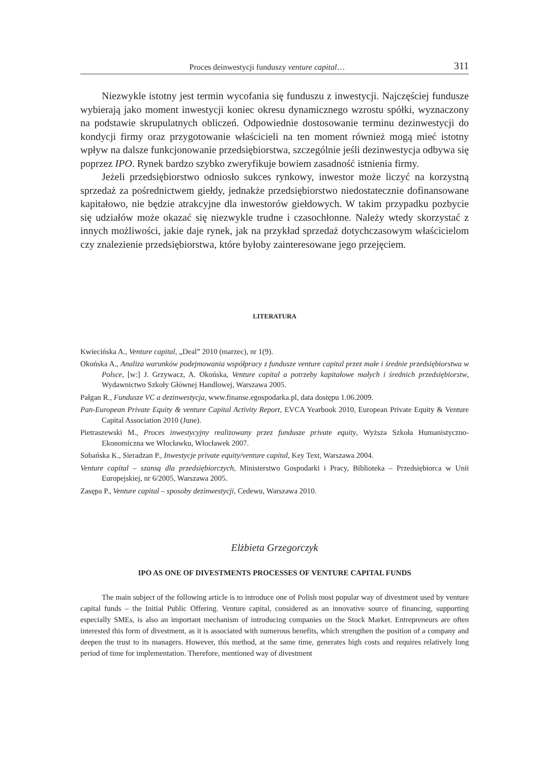Proces deinwestycji funduszy venture capital… 311
Niezwykle istotny jest termin wycofania się funduszu z inwestycji. Najczęściej fundusze wybierają jako moment inwestycji koniec okresu dynamicznego wzrostu spółki, wyznaczony na podstawie skrupulatnych obliczeń. Odpowiednie dostosowanie terminu dezinwestycji do kondycji firmy oraz przygotowanie właścicieli na ten moment również mogą mieć istotny wpływ na dalsze funkcjonowanie przedsiębiorstwa, szczególnie jeśli dezinwestycja odbywa się poprzez IPO. Rynek bardzo szybko zweryfikuje bowiem zasadność istnienia firmy.
Jeżeli przedsiębiorstwo odniosło sukces rynkowy, inwestor może liczyć na korzystną sprzedaż za pośrednictwem giełdy, jednakże przedsiębiorstwo niedostatecznie dofinansowane kapitałowo, nie będzie atrakcyjne dla inwestorów giełdowych. W takim przypadku pozbycie się udziałów może okazać się niezwykle trudne i czasochłonne. Należy wtedy skorzystać z innych możliwości, jakie daje rynek, jak na przykład sprzedaż dotychczasowym właścicielom czy znalezienie przedsiębiorstwa, które byłoby zainteresowane jego przejęciem.
LITERATURA
Kwiecińska A., Venture capital, „Deal” 2010 (marzec), nr 1(9).
Okońska A., Analiza warunków podejmowania współpracy z fundusze venture capital przez małe i średnie przedsiębiorstwa w Polsce, [w:] J. Grzywacz, A. Okońska, Venture capital a potrzeby kapitałowe małych i średnich przedsiębiorstw, Wydawnictwo Szkoły Głównej Handlowej, Warszawa 2005.
Pałgan R., Fundusze VC a dezinwestycja, www.finanse.egospodarka.pl, data dostępu 1.06.2009.
Pan-European Private Equity & venture Capital Activity Report, EVCA Yearbook 2010, European Private Equity & Venture Capital Association 2010 (June).
Pietraszewski M., Proces inwestycyjny realizowany przez fundusze private equity, Wyższa Szkoła Humanistyczno-Ekonomiczna we Włocławku, Włocławek 2007.
Sobańska K., Sieradzan P., Inwestycje private equity/venture capital, Key Text, Warszawa 2004.
Venture capital – szansą dla przedsiębiorczych, Ministerstwo Gospodarki i Pracy, Biblioteka – Przedsiębiorca w Unii Europejskiej, nr 6/2005, Warszawa 2005.
Zasępa P., Venture capital – sposoby dezinwestycji, Cedewu, Warszawa 2010.
Elżbieta Grzegorczyk
IPO AS ONE OF DIVESTMENTS PROCESSES OF VENTURE CAPITAL FUNDS
The main subject of the following article is to introduce one of Polish most popular way of divestment used by venture capital funds – the Initial Public Offering. Venture capital, considered as an innovative source of financing, supporting especially SMEs, is also an important mechanism of introducing companies on the Stock Market. Entrepreneurs are often interested this form of divestment, as it is associated with numerous benefits, which strengthen the position of a company and deepen the trust to its managers. However, this method, at the same time, generates high costs and requires relatively long period of time for implementation. Therefore, mentioned way of divestment